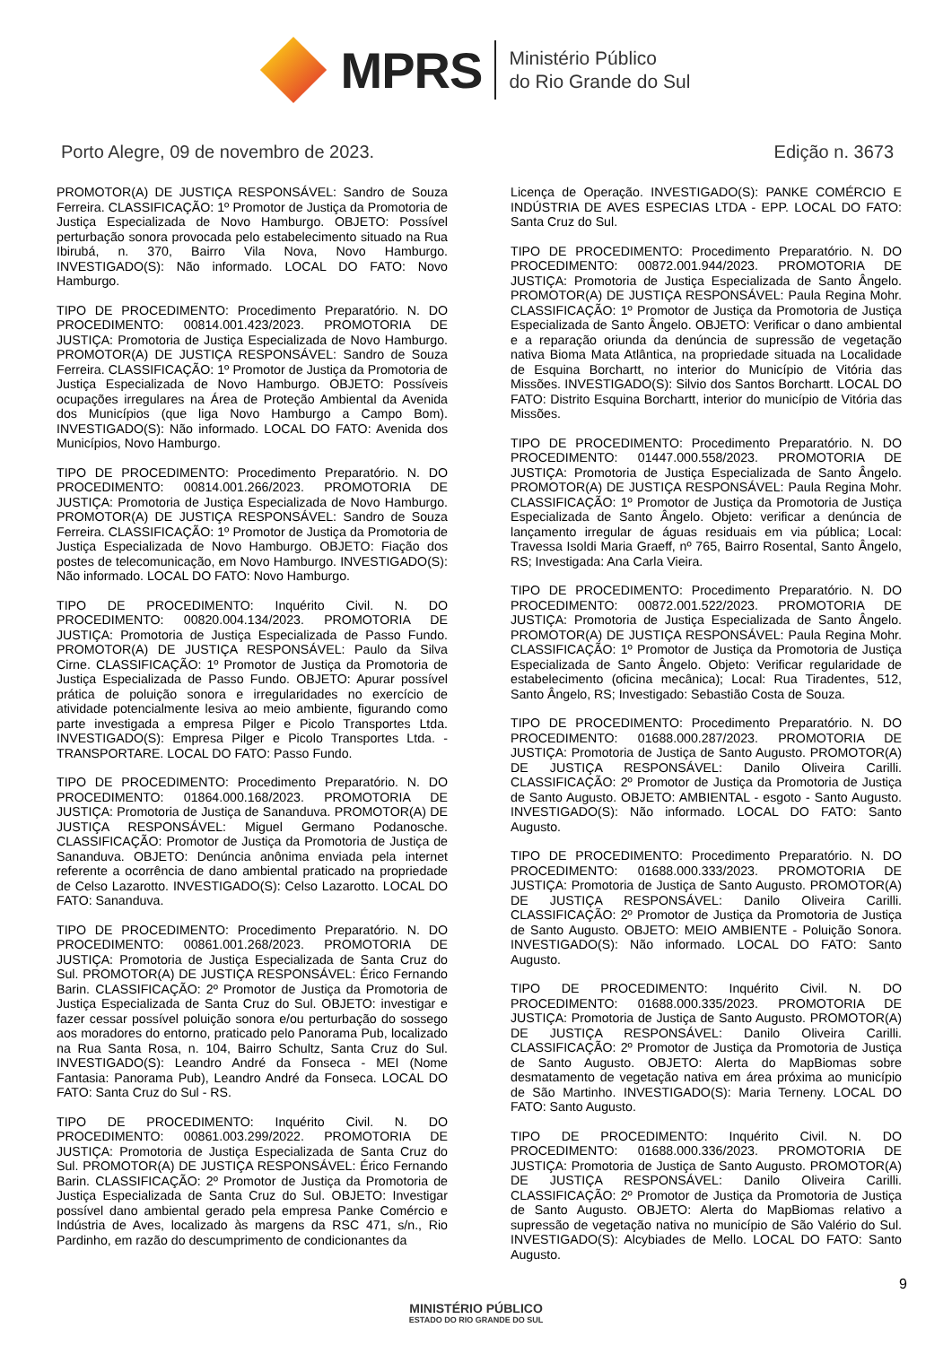MPRS
Ministério Público
do Rio Grande do Sul
Porto Alegre, 09 de novembro de 2023. Edição n. 3673
PROMOTOR(A) DE JUSTIÇA RESPONSÁVEL: Sandro de Souza Ferreira. CLASSIFICAÇÃO: 1º Promotor de Justiça da Promotoria de Justiça Especializada de Novo Hamburgo. OBJETO: Possível perturbação sonora provocada pelo estabelecimento situado na Rua Ibirubá, n. 370, Bairro Vila Nova, Novo Hamburgo. INVESTIGADO(S): Não informado. LOCAL DO FATO: Novo Hamburgo.
TIPO DE PROCEDIMENTO: Procedimento Preparatório. N. DO PROCEDIMENTO: 00814.001.423/2023. PROMOTORIA DE JUSTIÇA: Promotoria de Justiça Especializada de Novo Hamburgo. PROMOTOR(A) DE JUSTIÇA RESPONSÁVEL: Sandro de Souza Ferreira. CLASSIFICAÇÃO: 1º Promotor de Justiça da Promotoria de Justiça Especializada de Novo Hamburgo. OBJETO: Possíveis ocupações irregulares na Área de Proteção Ambiental da Avenida dos Municípios (que liga Novo Hamburgo a Campo Bom). INVESTIGADO(S): Não informado. LOCAL DO FATO: Avenida dos Municípios, Novo Hamburgo.
TIPO DE PROCEDIMENTO: Procedimento Preparatório. N. DO PROCEDIMENTO: 00814.001.266/2023. PROMOTORIA DE JUSTIÇA: Promotoria de Justiça Especializada de Novo Hamburgo. PROMOTOR(A) DE JUSTIÇA RESPONSÁVEL: Sandro de Souza Ferreira. CLASSIFICAÇÃO: 1º Promotor de Justiça da Promotoria de Justiça Especializada de Novo Hamburgo. OBJETO: Fiação dos postes de telecomunicação, em Novo Hamburgo. INVESTIGADO(S): Não informado. LOCAL DO FATO: Novo Hamburgo.
TIPO DE PROCEDIMENTO: Inquérito Civil. N. DO PROCEDIMENTO: 00820.004.134/2023. PROMOTORIA DE JUSTIÇA: Promotoria de Justiça Especializada de Passo Fundo. PROMOTOR(A) DE JUSTIÇA RESPONSÁVEL: Paulo da Silva Cirne. CLASSIFICAÇÃO: 1º Promotor de Justiça da Promotoria de Justiça Especializada de Passo Fundo. OBJETO: Apurar possível prática de poluição sonora e irregularidades no exercício de atividade potencialmente lesiva ao meio ambiente, figurando como parte investigada a empresa Pilger e Picolo Transportes Ltda. INVESTIGADO(S): Empresa Pilger e Picolo Transportes Ltda. - TRANSPORTARE. LOCAL DO FATO: Passo Fundo.
TIPO DE PROCEDIMENTO: Procedimento Preparatório. N. DO PROCEDIMENTO: 01864.000.168/2023. PROMOTORIA DE JUSTIÇA: Promotoria de Justiça de Sananduva. PROMOTOR(A) DE JUSTIÇA RESPONSÁVEL: Miguel Germano Podanosche. CLASSIFICAÇÃO: Promotor de Justiça da Promotoria de Justiça de Sananduva. OBJETO: Denúncia anônima enviada pela internet referente a ocorrência de dano ambiental praticado na propriedade de Celso Lazarotto. INVESTIGADO(S): Celso Lazarotto. LOCAL DO FATO: Sananduva.
TIPO DE PROCEDIMENTO: Procedimento Preparatório. N. DO PROCEDIMENTO: 00861.001.268/2023. PROMOTORIA DE JUSTIÇA: Promotoria de Justiça Especializada de Santa Cruz do Sul. PROMOTOR(A) DE JUSTIÇA RESPONSÁVEL: Érico Fernando Barin. CLASSIFICAÇÃO: 2º Promotor de Justiça da Promotoria de Justiça Especializada de Santa Cruz do Sul. OBJETO: investigar e fazer cessar possível poluição sonora e/ou perturbação do sossego aos moradores do entorno, praticado pelo Panorama Pub, localizado na Rua Santa Rosa, n. 104, Bairro Schultz, Santa Cruz do Sul. INVESTIGADO(S): Leandro André da Fonseca - MEI (Nome Fantasia: Panorama Pub), Leandro André da Fonseca. LOCAL DO FATO: Santa Cruz do Sul - RS.
TIPO DE PROCEDIMENTO: Inquérito Civil. N. DO PROCEDIMENTO: 00861.003.299/2022. PROMOTORIA DE JUSTIÇA: Promotoria de Justiça Especializada de Santa Cruz do Sul. PROMOTOR(A) DE JUSTIÇA RESPONSÁVEL: Érico Fernando Barin. CLASSIFICAÇÃO: 2º Promotor de Justiça da Promotoria de Justiça Especializada de Santa Cruz do Sul. OBJETO: Investigar possível dano ambiental gerado pela empresa Panke Comércio e Indústria de Aves, localizado às margens da RSC 471, s/n., Rio Pardinho, em razão do descumprimento de condicionantes da
Licença de Operação. INVESTIGADO(S): PANKE COMÉRCIO E INDÚSTRIA DE AVES ESPECIAS LTDA - EPP. LOCAL DO FATO: Santa Cruz do Sul.
TIPO DE PROCEDIMENTO: Procedimento Preparatório. N. DO PROCEDIMENTO: 00872.001.944/2023. PROMOTORIA DE JUSTIÇA: Promotoria de Justiça Especializada de Santo Ângelo. PROMOTOR(A) DE JUSTIÇA RESPONSÁVEL: Paula Regina Mohr. CLASSIFICAÇÃO: 1º Promotor de Justiça da Promotoria de Justiça Especializada de Santo Ângelo. OBJETO: Verificar o dano ambiental e a reparação oriunda da denúncia de supressão de vegetação nativa Bioma Mata Atlântica, na propriedade situada na Localidade de Esquina Borchartt, no interior do Município de Vitória das Missões. INVESTIGADO(S): Silvio dos Santos Borchartt. LOCAL DO FATO: Distrito Esquina Borchartt, interior do município de Vitória das Missões.
TIPO DE PROCEDIMENTO: Procedimento Preparatório. N. DO PROCEDIMENTO: 01447.000.558/2023. PROMOTORIA DE JUSTIÇA: Promotoria de Justiça Especializada de Santo Ângelo. PROMOTOR(A) DE JUSTIÇA RESPONSÁVEL: Paula Regina Mohr. CLASSIFICAÇÃO: 1º Promotor de Justiça da Promotoria de Justiça Especializada de Santo Ângelo. Objeto: verificar a denúncia de lançamento irregular de águas residuais em via pública; Local: Travessa Isoldi Maria Graeff, nº 765, Bairro Rosental, Santo Ângelo, RS; Investigada: Ana Carla Vieira.
TIPO DE PROCEDIMENTO: Procedimento Preparatório. N. DO PROCEDIMENTO: 00872.001.522/2023. PROMOTORIA DE JUSTIÇA: Promotoria de Justiça Especializada de Santo Ângelo. PROMOTOR(A) DE JUSTIÇA RESPONSÁVEL: Paula Regina Mohr. CLASSIFICAÇÃO: 1º Promotor de Justiça da Promotoria de Justiça Especializada de Santo Ângelo. Objeto: Verificar regularidade de estabelecimento (oficina mecânica); Local: Rua Tiradentes, 512, Santo Ângelo, RS; Investigado: Sebastião Costa de Souza.
TIPO DE PROCEDIMENTO: Procedimento Preparatório. N. DO PROCEDIMENTO: 01688.000.287/2023. PROMOTORIA DE JUSTIÇA: Promotoria de Justiça de Santo Augusto. PROMOTOR(A) DE JUSTIÇA RESPONSÁVEL: Danilo Oliveira Carilli. CLASSIFICAÇÃO: 2º Promotor de Justiça da Promotoria de Justiça de Santo Augusto. OBJETO: AMBIENTAL - esgoto - Santo Augusto. INVESTIGADO(S): Não informado. LOCAL DO FATO: Santo Augusto.
TIPO DE PROCEDIMENTO: Procedimento Preparatório. N. DO PROCEDIMENTO: 01688.000.333/2023. PROMOTORIA DE JUSTIÇA: Promotoria de Justiça de Santo Augusto. PROMOTOR(A) DE JUSTIÇA RESPONSÁVEL: Danilo Oliveira Carilli. CLASSIFICAÇÃO: 2º Promotor de Justiça da Promotoria de Justiça de Santo Augusto. OBJETO: MEIO AMBIENTE - Poluição Sonora. INVESTIGADO(S): Não informado. LOCAL DO FATO: Santo Augusto.
TIPO DE PROCEDIMENTO: Inquérito Civil. N. DO PROCEDIMENTO: 01688.000.335/2023. PROMOTORIA DE JUSTIÇA: Promotoria de Justiça de Santo Augusto. PROMOTOR(A) DE JUSTIÇA RESPONSÁVEL: Danilo Oliveira Carilli. CLASSIFICAÇÃO: 2º Promotor de Justiça da Promotoria de Justiça de Santo Augusto. OBJETO: Alerta do MapBiomas sobre desmatamento de vegetação nativa em área próxima ao município de São Martinho. INVESTIGADO(S): Maria Terneny. LOCAL DO FATO: Santo Augusto.
TIPO DE PROCEDIMENTO: Inquérito Civil. N. DO PROCEDIMENTO: 01688.000.336/2023. PROMOTORIA DE JUSTIÇA: Promotoria de Justiça de Santo Augusto. PROMOTOR(A) DE JUSTIÇA RESPONSÁVEL: Danilo Oliveira Carilli. CLASSIFICAÇÃO: 2º Promotor de Justiça da Promotoria de Justiça de Santo Augusto. OBJETO: Alerta do MapBiomas relativo a supressão de vegetação nativa no município de São Valério do Sul. INVESTIGADO(S): Alcybiades de Mello. LOCAL DO FATO: Santo Augusto.
9
MINISTÉRIO PÚBLICO
ESTADO DO RIO GRANDE DO SUL